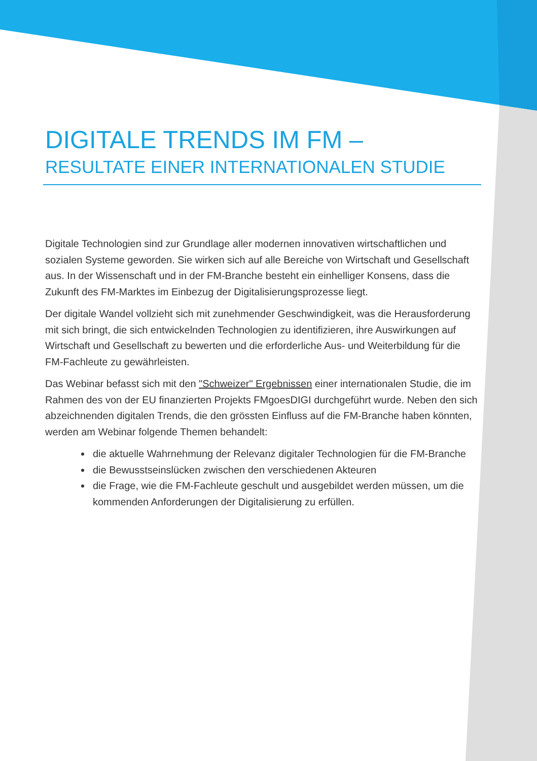DIGITALE TRENDS IM FM –
RESULTATE EINER INTERNATIONALEN STUDIE
Digitale Technologien sind zur Grundlage aller modernen innovativen wirtschaftlichen und sozialen Systeme geworden. Sie wirken sich auf alle Bereiche von Wirtschaft und Gesellschaft aus. In der Wissenschaft und in der FM-Branche besteht ein einhelliger Konsens, dass die Zukunft des FM-Marktes im Einbezug der Digitalisierungsprozesse liegt.
Der digitale Wandel vollzieht sich mit zunehmender Geschwindigkeit, was die Herausforderung mit sich bringt, die sich entwickelnden Technologien zu identifizieren, ihre Auswirkungen auf Wirtschaft und Gesellschaft zu bewerten und die erforderliche Aus- und Weiterbildung für die FM-Fachleute zu gewährleisten.
Das Webinar befasst sich mit den "Schweizer" Ergebnissen einer internationalen Studie, die im Rahmen des von der EU finanzierten Projekts FMgoesDIGI durchgeführt wurde. Neben den sich abzeichnenden digitalen Trends, die den grössten Einfluss auf die FM-Branche haben könnten, werden am Webinar folgende Themen behandelt:
die aktuelle Wahrnehmung der Relevanz digitaler Technologien für die FM-Branche
die Bewusstseinslücken zwischen den verschiedenen Akteuren
die Frage, wie die FM-Fachleute geschult und ausgebildet werden müssen, um die kommenden Anforderungen der Digitalisierung zu erfüllen.